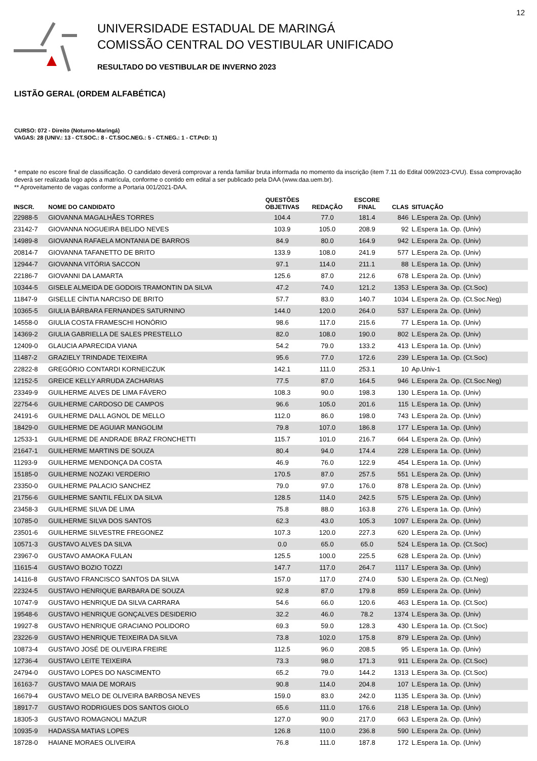12
UNIVERSIDADE ESTADUAL DE MARINGÁ
COMISSÃO CENTRAL DO VESTIBULAR UNIFICADO
RESULTADO DO VESTIBULAR DE INVERNO 2023
LISTÃO GERAL (ORDEM ALFABÉTICA)
CURSO: 072 - Direito (Noturno-Maringá)
VAGAS: 28 (UNIV.: 13 - CT.SOC.: 8 - CT.SOC.NEG.: 5 - CT.NEG.: 1 - CT.PcD: 1)
* empate no escore final de classificação. O candidato deverá comprovar a renda familiar bruta informada no momento da inscrição (item 7.11 do Edital 009/2023-CVU). Essa comprovação deverá ser realizada logo após a matrícula, conforme o contido em edital a ser publicado pela DAA (www.daa.uem.br).
** Aproveitamento de vagas conforme a Portaria 001/2021-DAA.
| INSCR. | NOME DO CANDIDATO | QUESTÕES OBJETIVAS | REDAÇÃO | ESCORE FINAL | CLAS | SITUAÇÃO |
| --- | --- | --- | --- | --- | --- | --- |
| 22988-5 | GIOVANNA MAGALHÃES TORRES | 104.4 | 77.0 | 181.4 | 846 | L.Espera 2a. Op. (Univ) |
| 23142-7 | GIOVANNA NOGUEIRA BELIDO NEVES | 103.9 | 105.0 | 208.9 | 92 | L.Espera 1a. Op. (Univ) |
| 14989-8 | GIOVANNA RAFAELA MONTANIA DE BARROS | 84.9 | 80.0 | 164.9 | 942 | L.Espera 2a. Op. (Univ) |
| 20814-7 | GIOVANNA TAFANETTO DE BRITO | 133.9 | 108.0 | 241.9 | 577 | L.Espera 2a. Op. (Univ) |
| 12944-7 | GIOVANNA VITÓRIA SACCON | 97.1 | 114.0 | 211.1 | 88 | L.Espera 1a. Op. (Univ) |
| 22186-7 | GIOVANNI DA LAMARTA | 125.6 | 87.0 | 212.6 | 678 | L.Espera 2a. Op. (Univ) |
| 10344-5 | GISELE ALMEIDA DE GODOIS TRAMONTIN DA SILVA | 47.2 | 74.0 | 121.2 | 1353 | L.Espera 3a. Op. (Ct.Soc) |
| 11847-9 | GISELLE CÍNTIA NARCISO DE BRITO | 57.7 | 83.0 | 140.7 | 1034 | L.Espera 2a. Op. (Ct.Soc.Neg) |
| 10365-5 | GIULIA BÁRBARA FERNANDES SATURNINO | 144.0 | 120.0 | 264.0 | 537 | L.Espera 2a. Op. (Univ) |
| 14558-0 | GIULIA COSTA FRAMESCHI HONÓRIO | 98.6 | 117.0 | 215.6 | 77 | L.Espera 1a. Op. (Univ) |
| 14369-2 | GIULIA GABRIELLA DE SALES PRESTELLO | 82.0 | 108.0 | 190.0 | 802 | L.Espera 2a. Op. (Univ) |
| 12409-0 | GLAUCIA APARECIDA VIANA | 54.2 | 79.0 | 133.2 | 413 | L.Espera 1a. Op. (Univ) |
| 11487-2 | GRAZIELY TRINDADE TEIXEIRA | 95.6 | 77.0 | 172.6 | 239 | L.Espera 1a. Op. (Ct.Soc) |
| 22822-8 | GREGÓRIO CONTARDI KORNEICZUK | 142.1 | 111.0 | 253.1 | 10 | Ap.Univ-1 |
| 12152-5 | GREICE KELLY ARRUDA ZACHARIAS | 77.5 | 87.0 | 164.5 | 946 | L.Espera 2a. Op. (Ct.Soc.Neg) |
| 23349-9 | GUILHERME ALVES DE LIMA FÁVERO | 108.3 | 90.0 | 198.3 | 130 | L.Espera 1a. Op. (Univ) |
| 22754-6 | GUILHERME CARDOSO DE CAMPOS | 96.6 | 105.0 | 201.6 | 115 | L.Espera 1a. Op. (Univ) |
| 24191-6 | GUILHERME DALL AGNOL DE MELLO | 112.0 | 86.0 | 198.0 | 743 | L.Espera 2a. Op. (Univ) |
| 18429-0 | GUILHERME DE AGUIAR MANGOLIM | 79.8 | 107.0 | 186.8 | 177 | L.Espera 1a. Op. (Univ) |
| 12533-1 | GUILHERME DE ANDRADE BRAZ FRONCHETTI | 115.7 | 101.0 | 216.7 | 664 | L.Espera 2a. Op. (Univ) |
| 21647-1 | GUILHERME MARTINS DE SOUZA | 80.4 | 94.0 | 174.4 | 228 | L.Espera 1a. Op. (Univ) |
| 11293-9 | GUILHERME MENDONÇA DA COSTA | 46.9 | 76.0 | 122.9 | 454 | L.Espera 1a. Op. (Univ) |
| 15185-0 | GUILHERME NOZAKI VERDERIO | 170.5 | 87.0 | 257.5 | 551 | L.Espera 2a. Op. (Univ) |
| 23350-0 | GUILHERME PALACIO SANCHEZ | 79.0 | 97.0 | 176.0 | 878 | L.Espera 2a. Op. (Univ) |
| 21756-6 | GUILHERME SANTIL FÉLIX DA SILVA | 128.5 | 114.0 | 242.5 | 575 | L.Espera 2a. Op. (Univ) |
| 23458-3 | GUILHERME SILVA DE LIMA | 75.8 | 88.0 | 163.8 | 276 | L.Espera 1a. Op. (Univ) |
| 10785-0 | GUILHERME SILVA DOS SANTOS | 62.3 | 43.0 | 105.3 | 1097 | L.Espera 2a. Op. (Univ) |
| 23501-6 | GUILHERME SILVESTRE FREGONEZ | 107.3 | 120.0 | 227.3 | 620 | L.Espera 2a. Op. (Univ) |
| 10571-3 | GUSTAVO ALVES DA SILVA | 0.0 | 65.0 | 65.0 | 524 | L.Espera 1a. Op. (Ct.Soc) |
| 23967-0 | GUSTAVO AMAOKA FULAN | 125.5 | 100.0 | 225.5 | 628 | L.Espera 2a. Op. (Univ) |
| 11615-4 | GUSTAVO BOZIO TOZZI | 147.7 | 117.0 | 264.7 | 1117 | L.Espera 3a. Op. (Univ) |
| 14116-8 | GUSTAVO FRANCISCO SANTOS DA SILVA | 157.0 | 117.0 | 274.0 | 530 | L.Espera 2a. Op. (Ct.Neg) |
| 22324-5 | GUSTAVO HENRIQUE BARBARA DE SOUZA | 92.8 | 87.0 | 179.8 | 859 | L.Espera 2a. Op. (Univ) |
| 10747-9 | GUSTAVO HENRIQUE DA SILVA CARRARA | 54.6 | 66.0 | 120.6 | 463 | L.Espera 1a. Op. (Ct.Soc) |
| 19548-6 | GUSTAVO HENRIQUE GONÇALVES DESIDERIO | 32.2 | 46.0 | 78.2 | 1374 | L.Espera 3a. Op. (Univ) |
| 19927-8 | GUSTAVO HENRIQUE GRACIANO POLIDORO | 69.3 | 59.0 | 128.3 | 430 | L.Espera 1a. Op. (Ct.Soc) |
| 23226-9 | GUSTAVO HENRIQUE TEIXEIRA DA SILVA | 73.8 | 102.0 | 175.8 | 879 | L.Espera 2a. Op. (Univ) |
| 10873-4 | GUSTAVO JOSÉ DE OLIVEIRA FREIRE | 112.5 | 96.0 | 208.5 | 95 | L.Espera 1a. Op. (Univ) |
| 12736-4 | GUSTAVO LEITE TEIXEIRA | 73.3 | 98.0 | 171.3 | 911 | L.Espera 2a. Op. (Ct.Soc) |
| 24794-0 | GUSTAVO LOPES DO NASCIMENTO | 65.2 | 79.0 | 144.2 | 1313 | L.Espera 3a. Op. (Ct.Soc) |
| 16163-7 | GUSTAVO MAIA DE MORAIS | 90.8 | 114.0 | 204.8 | 107 | L.Espera 1a. Op. (Univ) |
| 16679-4 | GUSTAVO MELO DE OLIVEIRA BARBOSA NEVES | 159.0 | 83.0 | 242.0 | 1135 | L.Espera 3a. Op. (Univ) |
| 18917-7 | GUSTAVO RODRIGUES DOS SANTOS GIOLO | 65.6 | 111.0 | 176.6 | 218 | L.Espera 1a. Op. (Univ) |
| 18305-3 | GUSTAVO ROMAGNOLI MAZUR | 127.0 | 90.0 | 217.0 | 663 | L.Espera 2a. Op. (Univ) |
| 10935-9 | HADASSA MATIAS LOPES | 126.8 | 110.0 | 236.8 | 590 | L.Espera 2a. Op. (Univ) |
| 18728-0 | HAIANE MORAES OLIVEIRA | 76.8 | 111.0 | 187.8 | 172 | L.Espera 1a. Op. (Univ) |